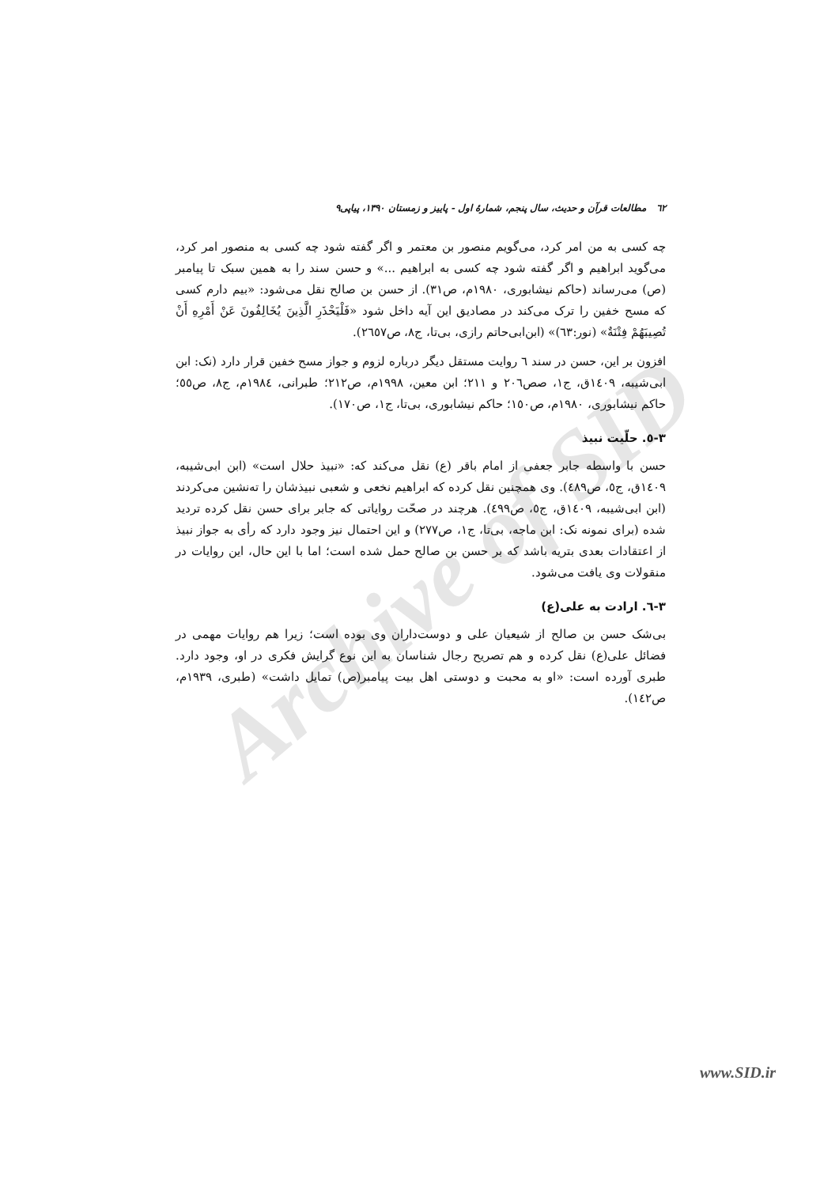Archive of SID
٦٢ مطالعات قرآن و حدیث، سال پنجم، شمارهٔ اول - پاییز و زمستان ۱۳۹۰، پیاپی۹
چه کسی به من امر کرد، می‌گویم منصور بن معتمر و اگر گفته شود چه کسی به منصور امر کرد، می‌گوید ابراهیم و اگر گفته شود چه کسی به ابراهیم ...» و حسن سند را به همین سبک تا پیامبر (ص) می‌رساند (حاکم نیشابوری، ۱۹۸۰م، ص۳۱). از حسن بن صالح نقل می‌شود: «بیم دارم کسی که مسح خفین را ترک می‌کند در مصادیق این آیه داخل شود «فَلْيَحْذَرِ الَّذِينَ يُخَالِفُونَ عَنْ أَمْرِهِ أَنْ تُصِيبَهُمْ فِتْنَةٌ» (نور:٦٣)» (ابن‌ابی‌حاتم رازی، بی‌تا، ج٨، ص٢٦٥٧).
افزون بر این، حسن در سند ٦ روایت مستقل دیگر درباره لزوم و جواز مسح خفین قرار دارد (نک: ابن ابی‌شیبه، ١٤٠٩ق، ج١، صص٢٠٦ و ٢١١؛ ابن معین، ١٩٩٨م، ص٢١٢؛ طبرانی، ١٩٨٤م، ج٨، ص٥٥؛ حاکم نیشابوری، ١٩٨٠م، ص١٥٠؛ حاکم نیشابوری، بی‌تا، ج١، ص١٧٠).
٣-٥. حلّیت نبیذ
حسن با واسطه جابر جعفی از امام باقر (ع) نقل می‌کند که: «نبیذ حلال است» (ابن ابی‌شیبه، ١٤٠٩ق، ج٥، ص٤٨٩). وی همچنین نقل کرده که ابراهیم نخعی و شعبی نبیذشان را ته‌نشین می‌کردند (ابن ابی‌شیبه، ١٤٠٩ق، ج٥، ص٤٩٩). هرچند در صحّت روایاتی که جابر برای حسن نقل کرده تردید شده (برای نمونه نک: ابن ماجه، بی‌تا، ج١، ص٢٧٧) و این احتمال نیز وجود دارد که رأی به جواز نبیذ از اعتقادات بعدی بتریه باشد که بر حسن بن صالح حمل شده است؛ اما با این حال، این روایات در منقولات وی یافت می‌شود.
٣-٦. ارادت به علی(ع)
بی‌شک حسن بن صالح از شیعیان علی و دوست‌داران وی بوده است؛ زیرا هم روایات مهمی در فضائل علی(ع) نقل کرده و هم تصریح رجال شناسان به این نوع گرایش فکری در او، وجود دارد. طبری آورده است: «او به محبت و دوستی اهل بیت پیامبر(ص) تمایل داشت» (طبری، ١٩٣٩م، ص١٤٢).
www.SID.ir